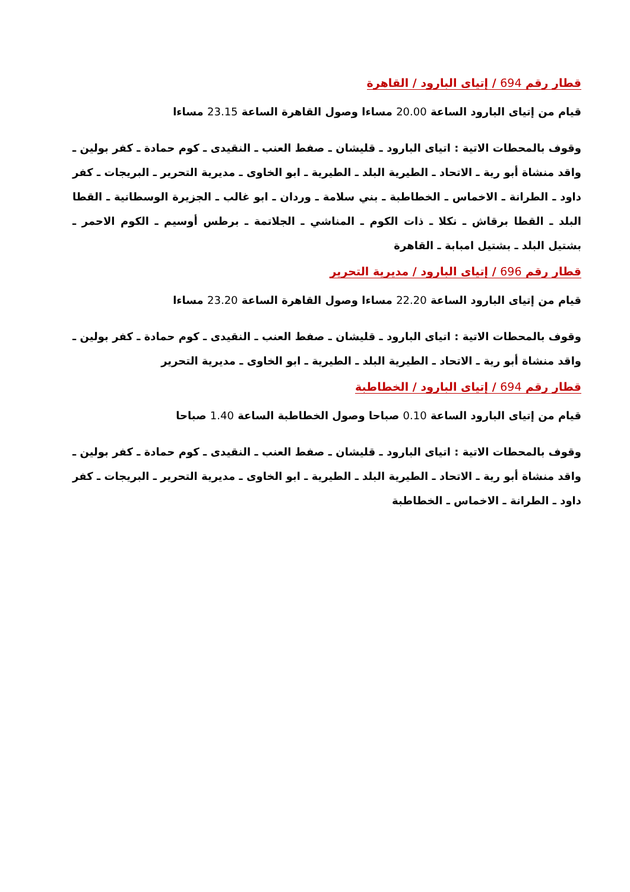قطار رقم 694 / إتياى البارود / القاهرة
قيام من إتياى البارود الساعة 20.00 مساءا وصول القاهرة الساعة 23.15 مساءا
وقوف بالمحطات الاتية : اتياى البارود ـ قليشان ـ صفط العنب ـ النقيدى ـ كوم حمادة ـ كفر بولين ـ واقد منشاة أبو رية ـ الاتحاد ـ الطيرية البلد ـ الطيرية ـ ابو الخاوى ـ مديرية التحرير ـ البريجات ـ كفر داود ـ الطرانة ـ الاخماس ـ الخطاطبة ـ بني سلامة ـ وردان ـ ابو غالب ـ الجزيرة الوسطانية ـ القطا البلد ـ القطا برقاش ـ نكلا ـ ذات الكوم ـ المناشي ـ الجلاتمة ـ برطس أوسيم ـ الكوم الاحمر ـ بشتيل البلد ـ بشتيل امبابة ـ القاهرة
قطار رقم 696 / إتياى البارود / مديرية التحرير
قيام من إتياى البارود الساعة 22.20 مساءا وصول القاهرة الساعة 23.20 مساءا
وقوف بالمحطات الاتية : اتياى البارود ـ قليشان ـ صفط العنب ـ النقيدى ـ كوم حمادة ـ كفر بولين ـ واقد منشاة أبو رية ـ الاتحاد ـ الطيرية البلد ـ الطيرية ـ ابو الخاوى ـ مديرية التحرير
قطار رقم 694 / إتياى البارود / الخطاطبة
قيام من إتياى البارود الساعة 0.10 صباحا وصول الخطاطبة الساعة 1.40 صباحا
وقوف بالمحطات الاتية : اتياى البارود ـ قليشان ـ صفط العنب ـ النقيدى ـ كوم حمادة ـ كفر بولين ـ واقد منشاة أبو رية ـ الاتحاد ـ الطيرية البلد ـ الطيرية ـ ابو الخاوى ـ مديرية التحرير ـ البريجات ـ كفر داود ـ الطرانة ـ الاخماس ـ الخطاطبة